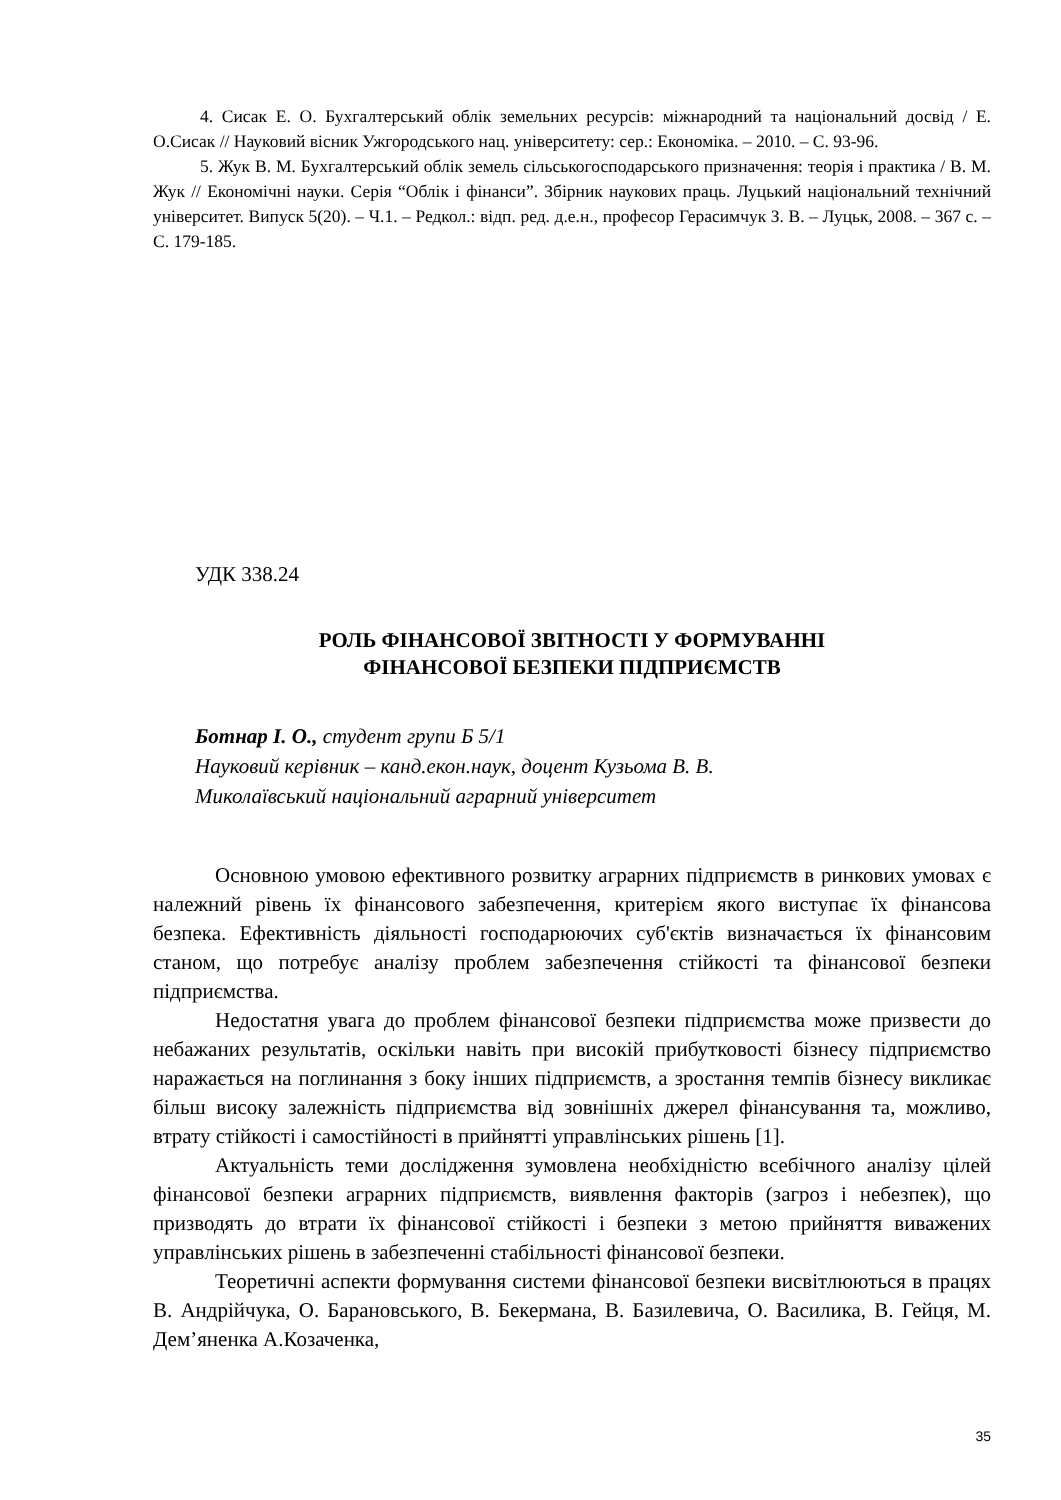4. Сисак Е. О. Бухгалтерський облік земельних ресурсів: міжнародний та національний досвід / Е. О.Сисак // Науковий вісник Ужгородського нац. університету: сер.: Економіка. – 2010. – С. 93-96.
5. Жук В. М. Бухгалтерський облік земель сільськогосподарського призначення: теорія і практика / В. М. Жук // Економічні науки. Серія “Облік і фінанси”. Збірник наукових праць. Луцький національний технічний університет. Випуск 5(20). – Ч.1. – Редкол.: відп. ред. д.е.н., професор Герасимчук З. В. – Луцьк, 2008. – 367 с. – С. 179-185.
УДК 338.24
РОЛЬ ФІНАНСОВОЇ ЗВІТНОСТІ У ФОРМУВАННІ
ФІНАНСОВОЇ БЕЗПЕКИ ПІДПРИЄМСТВ
Ботнар І. О., студент групи Б 5/1
Науковий керівник – канд.екон.наук, доцент Кузьома В. В.
Миколаївський національний аграрний університет
Основною умовою ефективного розвитку аграрних підприємств в ринкових умовах є належний рівень їх фінансового забезпечення, критерієм якого виступає їх фінансова безпека. Ефективність діяльності господарюючих суб'єктів визначається їх фінансовим станом, що потребує аналізу проблем забезпечення стійкості та фінансової безпеки підприємства.
Недостатня увага до проблем фінансової безпеки підприємства може призвести до небажаних результатів, оскільки навіть при високій прибутковості бізнесу підприємство наражається на поглинання з боку інших підприємств, а зростання темпів бізнесу викликає більш високу залежність підприємства від зовнішніх джерел фінансування та, можливо, втрату стійкості і самостійності в прийнятті управлінських рішень [1].
Актуальність теми дослідження зумовлена необхідністю всебічного аналізу цілей фінансової безпеки аграрних підприємств, виявлення факторів (загроз і небезпек), що призводять до втрати їх фінансової стійкості і безпеки з метою прийняття виважених управлінських рішень в забезпеченні стабільності фінансової безпеки.
Теоретичні аспекти формування системи фінансової безпеки висвітлюються в працях В. Андрійчука, О. Барановського, В. Бекермана, В. Базилевича, О. Василика, В. Гейця, М. Дем’яненка А.Козаченка,
35